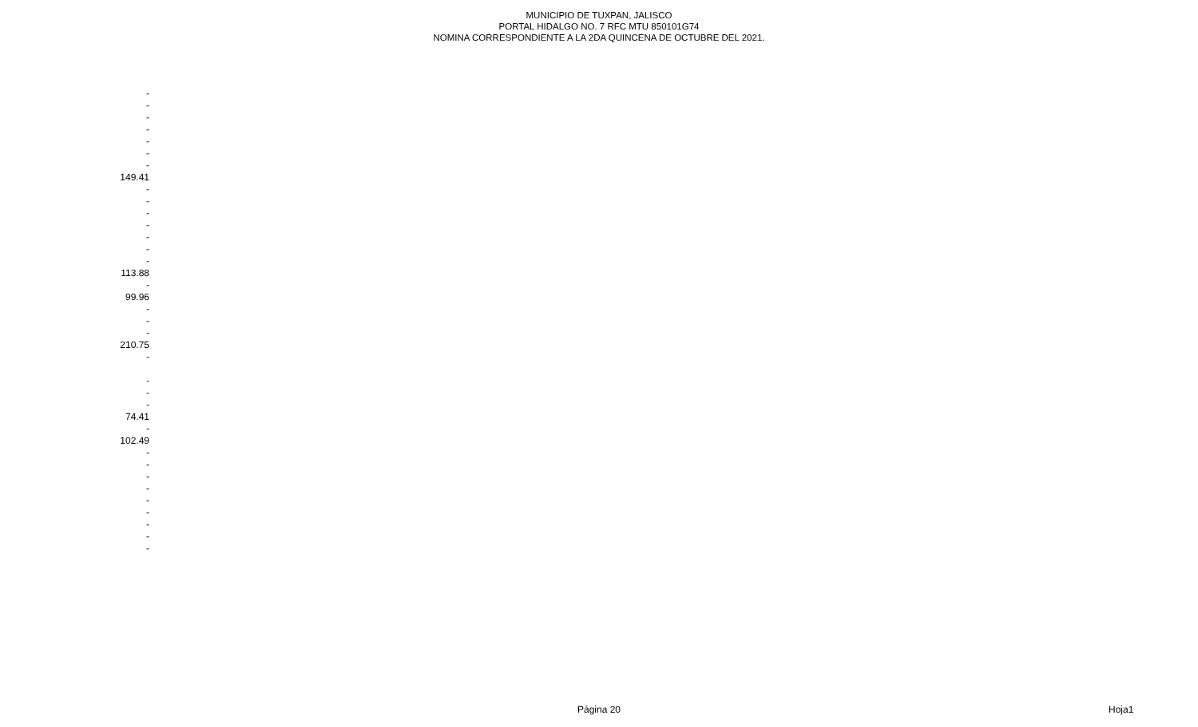MUNICIPIO DE TUXPAN, JALISCO
PORTAL HIDALGO NO. 7 RFC MTU 850101G74
NOMINA CORRESPONDIENTE A LA 2DA QUINCENA DE OCTUBRE DEL 2021.
| - |
| - |
| - |
| - |
| - |
| - |
| - |
| 149.41 |
| - |
| - |
| - |
| - |
| - |
| - |
| - |
| 113.88 |
| - |
| 99.96 |
| - |
| - |
| - |
| 210.75 |
| - |
| - |
| - |
| - |
| 74.41 |
| - |
| 102.49 |
| - |
| - |
| - |
| - |
| - |
| - |
| - |
| - |
| - |
Página 20 Hoja1